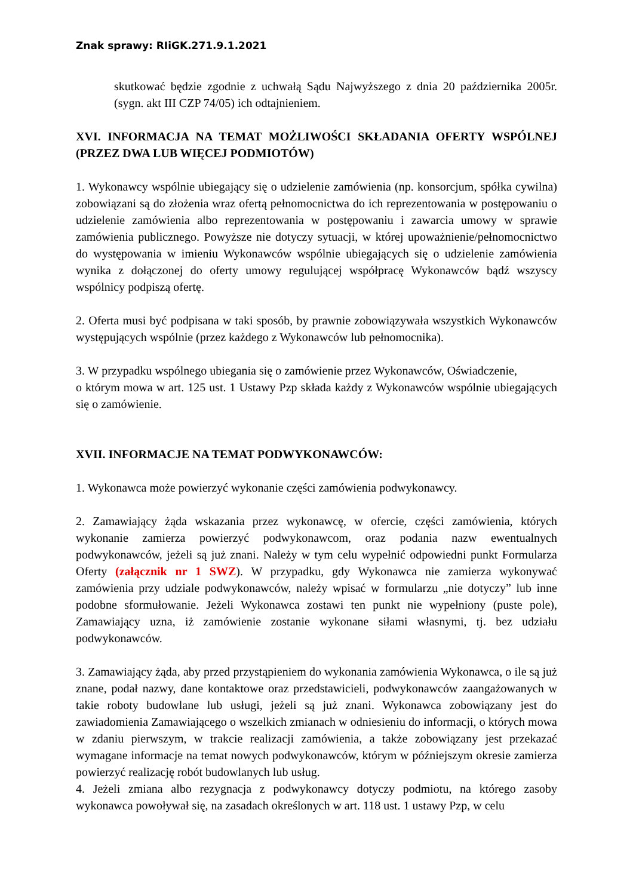Znak sprawy: RIiGK.271.9.1.2021
skutkować będzie zgodnie z uchwałą Sądu Najwyższego z dnia 20 października 2005r. (sygn. akt III CZP 74/05) ich odtajnieniem.
XVI. INFORMACJA NA TEMAT MOŻLIWOŚCI SKŁADANIA OFERTY WSPÓLNEJ (PRZEZ DWA LUB WIĘCEJ PODMIOTÓW)
1. Wykonawcy wspólnie ubiegający się o udzielenie zamówienia (np. konsorcjum, spółka cywilna) zobowiązani są do złożenia wraz ofertą pełnomocnictwa do ich reprezentowania w postępowaniu o udzielenie zamówienia albo reprezentowania w postępowaniu i zawarcia umowy w sprawie zamówienia publicznego. Powyższe nie dotyczy sytuacji, w której upoważnienie/pełnomocnictwo do występowania w imieniu Wykonawców wspólnie ubiegających się o udzielenie zamówienia wynika z dołączonej do oferty umowy regulującej współpracę Wykonawców bądź wszyscy wspólnicy podpiszą ofertę.
2. Oferta musi być podpisana w taki sposób, by prawnie zobowiązywała wszystkich Wykonawców występujących wspólnie (przez każdego z Wykonawców lub pełnomocnika).
3. W przypadku wspólnego ubiegania się o zamówienie przez Wykonawców, Oświadczenie,
o którym mowa w art. 125 ust. 1 Ustawy Pzp składa każdy z Wykonawców wspólnie ubiegających się o zamówienie.
XVII. INFORMACJE NA TEMAT PODWYKONAWCÓW:
1. Wykonawca może powierzyć wykonanie części zamówienia podwykonawcy.
2. Zamawiający żąda wskazania przez wykonawcę, w ofercie, części zamówienia, których wykonanie zamierza powierzyć podwykonawcom, oraz podania nazw ewentualnych podwykonawców, jeżeli są już znani. Należy w tym celu wypełnić odpowiedni punkt Formularza Oferty (załącznik nr 1 SWZ). W przypadku, gdy Wykonawca nie zamierza wykonywać zamówienia przy udziale podwykonawców, należy wpisać w formularzu „nie dotyczy” lub inne podobne sformułowanie. Jeżeli Wykonawca zostawi ten punkt nie wypełniony (puste pole), Zamawiający uzna, iż zamówienie zostanie wykonane siłami własnymi, tj. bez udziału podwykonawców.
3. Zamawiający żąda, aby przed przystąpieniem do wykonania zamówienia Wykonawca, o ile są już znane, podał nazwy, dane kontaktowe oraz przedstawicieli, podwykonawców zaangażowanych w takie roboty budowlane lub usługi, jeżeli są już znani. Wykonawca zobowiązany jest do zawiadomienia Zamawiającego o wszelkich zmianach w odniesieniu do informacji, o których mowa w zdaniu pierwszym, w trakcie realizacji zamówienia, a także zobowiązany jest przekazać wymagane informacje na temat nowych podwykonawców, którym w późniejszym okresie zamierza powierzyć realizację robót budowlanych lub usług.
4. Jeżeli zmiana albo rezygnacja z podwykonawcy dotyczy podmiotu, na którego zasoby wykonawca powoływał się, na zasadach określonych w art. 118 ust. 1 ustawy Pzp, w celu